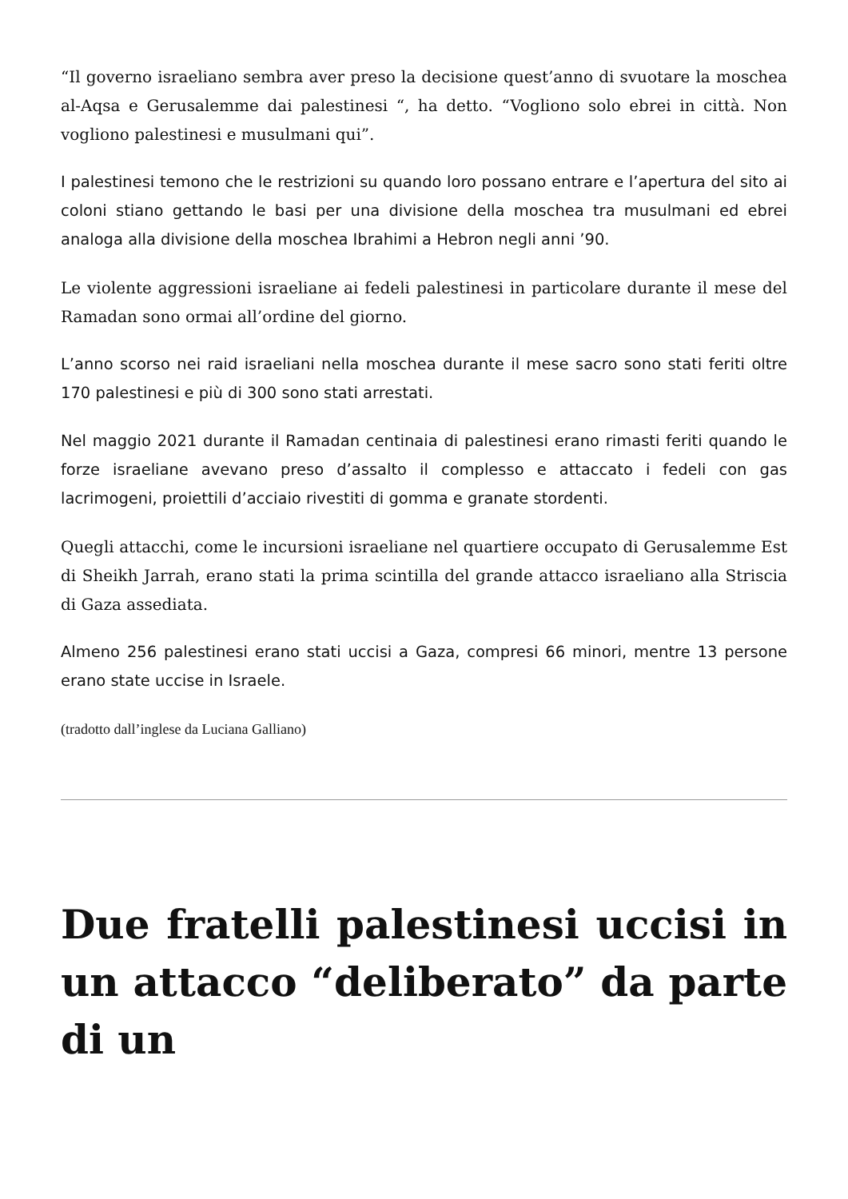“Il governo israeliano sembra aver preso la decisione quest’anno di svuotare la moschea al-Aqsa e Gerusalemme dai palestinesi “, ha detto. “Vogliono solo ebrei in città. Non vogliono palestinesi e musulmani qui”.
I palestinesi temono che le restrizioni su quando loro possano entrare e l’apertura del sito ai coloni stiano gettando le basi per una divisione della moschea tra musulmani ed ebrei analoga alla divisione della moschea Ibrahimi a Hebron negli anni ’90.
Le violente aggressioni israeliane ai fedeli palestinesi in particolare durante il mese del Ramadan sono ormai all’ordine del giorno.
L’anno scorso nei raid israeliani nella moschea durante il mese sacro sono stati feriti oltre 170 palestinesi e più di 300 sono stati arrestati.
Nel maggio 2021 durante il Ramadan centinaia di palestinesi erano rimasti feriti quando le forze israeliane avevano preso d’assalto il complesso e attaccato i fedeli con gas lacrimogeni, proiettili d’acciaio rivestiti di gomma e granate stordenti.
Quegli attacchi, come le incursioni israeliane nel quartiere occupato di Gerusalemme Est di Sheikh Jarrah, erano stati la prima scintilla del grande attacco israeliano alla Striscia di Gaza assediata.
Almeno 256 palestinesi erano stati uccisi a Gaza, compresi 66 minori, mentre 13 persone erano state uccise in Israele.
(tradotto dall’inglese da Luciana Galliano)
Due fratelli palestinesi uccisi in un attacco “deliberato” da parte di un